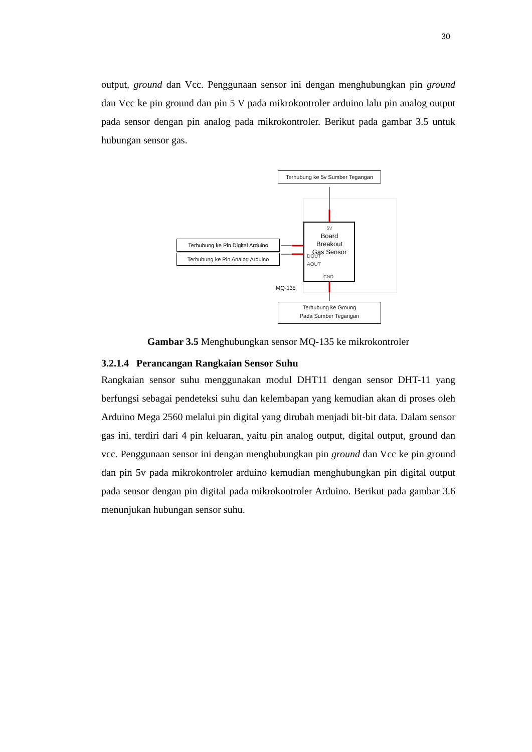30
output, ground dan Vcc. Penggunaan sensor ini dengan menghubungkan pin ground dan Vcc ke pin ground dan pin 5 V pada mikrokontroler arduino lalu pin analog output pada sensor dengan pin analog pada mikrokontroler. Berikut pada gambar 3.5 untuk hubungan sensor gas.
Terhubung ke 5v Sumber Tegangan
Terhubung ke Pin Digital Arduino
Terhubung ke Pin Analog Arduino
Terhubung ke Groung
Pada Sumber Tegangan
5V
Board
Breakout
Gas Sensor
DOUT
AOUT
GND
MQ-135
Gambar 3.5 Menghubungkan sensor MQ-135 ke mikrokontroler
3.2.1.4 Perancangan Rangkaian Sensor Suhu
Rangkaian sensor suhu menggunakan modul DHT11 dengan sensor DHT-11 yang berfungsi sebagai pendeteksi suhu dan kelembapan yang kemudian akan di proses oleh Arduino Mega 2560 melalui pin digital yang dirubah menjadi bit-bit data. Dalam sensor gas ini, terdiri dari 4 pin keluaran, yaitu pin analog output, digital output, ground dan vcc. Penggunaan sensor ini dengan menghubungkan pin ground dan Vcc ke pin ground dan pin 5v pada mikrokontroler arduino kemudian menghubungkan pin digital output pada sensor dengan pin digital pada mikrokontroler Arduino. Berikut pada gambar 3.6 menunjukan hubungan sensor suhu.